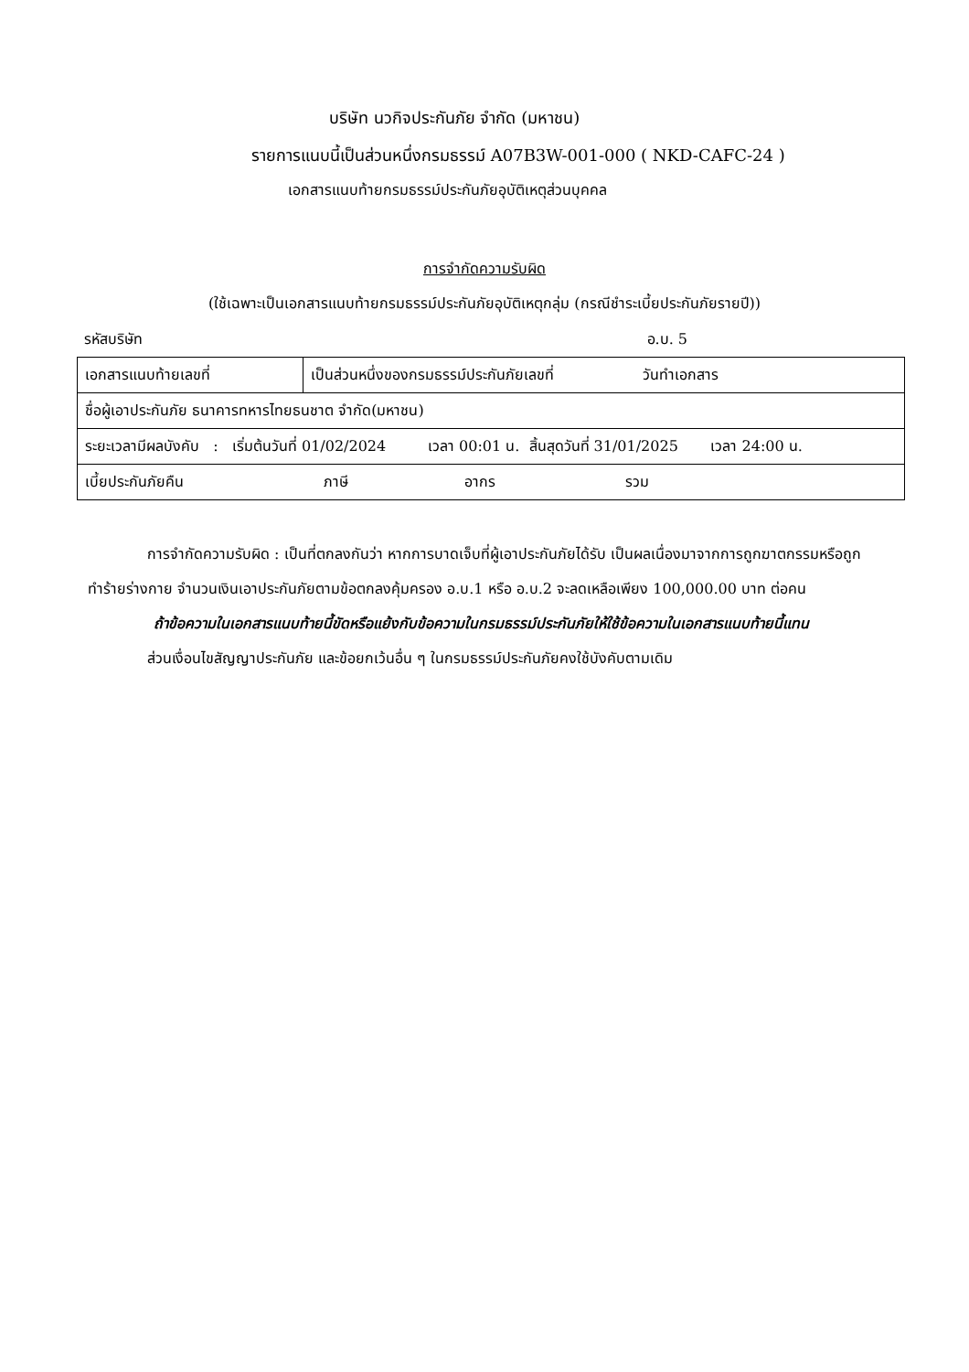บริษัท นวกิจประกันภัย จำกัด (มหาชน)
รายการแนบนี้เป็นส่วนหนึ่งกรมธรรม์ A07B3W-001-000 ( NKD-CAFC-24 )
เอกสารแนบท้ายกรมธรรม์ประกันภัยอุบัติเหตุส่วนบุคคล
การจำกัดความรับผิด
(ใช้เฉพาะเป็นเอกสารแนบท้ายกรมธรรม์ประกันภัยอุบัติเหตุกลุ่ม (กรณีชำระเบี้ยประกันภัยรายปี))
รหัสบริษัท อ.บ. 5
| เอกสารแนบท้ายเลขที่ | เป็นส่วนหนึ่งของกรมธรรม์ประกันภัยเลขที่ วันทำเอกสาร |
| ชื่อผู้เอาประกันภัย ธนาคารทหารไทยธนชาต จำกัด(มหาชน) | |
| ระยะเวลามีผลบังคับ : เริ่มต้นวันที่ 01/02/2024 เวลา 00:01 น. สิ้นสุดวันที่ 31/01/2025 เวลา 24:00 น. | |
| เบี้ยประกันภัยคืน ภาษี อากร รวม | |
การจำกัดความรับผิด : เป็นที่ตกลงกันว่า หากการบาดเจ็บที่ผู้เอาประกันภัยได้รับ เป็นผลเนื่องมาจากการถูกฆาตกรรมหรือถูกทำร้ายร่างกาย จำนวนเงินเอาประกันภัยตามข้อตกลงคุ้มครอง อ.บ.1 หรือ อ.บ.2 จะลดเหลือเพียง 100,000.00 บาท ต่อคน
ถ้าข้อความในเอกสารแนบท้ายนี้ขัดหรือแย้งกับข้อความในกรมธรรม์ประกันภัยให้ใช้ข้อความในเอกสารแนบท้ายนี้แทน
ส่วนเงื่อนไขสัญญาประกันภัย และข้อยกเว้นอื่น ๆ ในกรมธรรม์ประกันภัยคงใช้บังคับตามเดิม